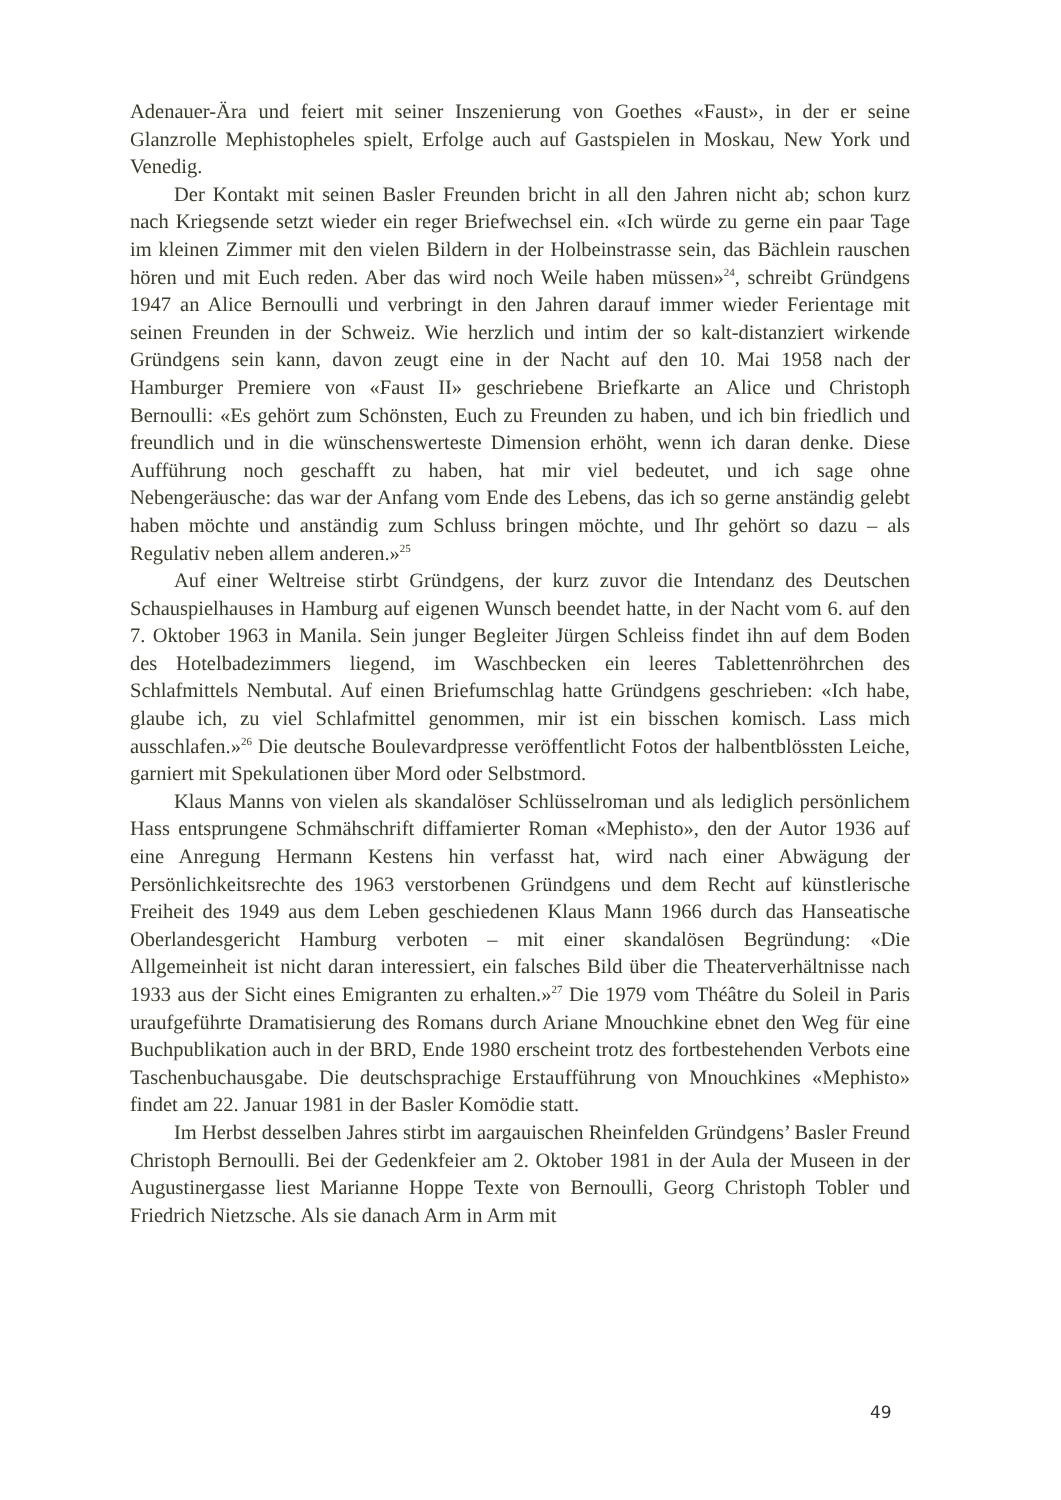Adenauer-Ära und feiert mit seiner Inszenierung von Goethes «Faust», in der er seine Glanzrolle Mephistopheles spielt, Erfolge auch auf Gastspielen in Moskau, New York und Venedig.
Der Kontakt mit seinen Basler Freunden bricht in all den Jahren nicht ab; schon kurz nach Kriegsende setzt wieder ein reger Briefwechsel ein. «Ich würde zu gerne ein paar Tage im kleinen Zimmer mit den vielen Bildern in der Holbeinstrasse sein, das Bächlein rauschen hören und mit Euch reden. Aber das wird noch Weile haben müssen»<sup>24</sup>, schreibt Gründgens 1947 an Alice Bernoulli und verbringt in den Jahren darauf immer wieder Ferientage mit seinen Freunden in der Schweiz. Wie herzlich und intim der so kalt-distanziert wirkende Gründgens sein kann, davon zeugt eine in der Nacht auf den 10. Mai 1958 nach der Hamburger Premiere von «Faust II» geschriebene Briefkarte an Alice und Christoph Bernoulli: «Es gehört zum Schönsten, Euch zu Freunden zu haben, und ich bin friedlich und freundlich und in die wünschenswerteste Dimension erhöht, wenn ich daran denke. Diese Aufführung noch geschafft zu haben, hat mir viel bedeutet, und ich sage ohne Nebengeräusche: das war der Anfang vom Ende des Lebens, das ich so gerne anständig gelebt haben möchte und anständig zum Schluss bringen möchte, und Ihr gehört so dazu – als Regulativ neben allem anderen.»<sup>25</sup>
Auf einer Weltreise stirbt Gründgens, der kurz zuvor die Intendanz des Deutschen Schauspielhauses in Hamburg auf eigenen Wunsch beendet hatte, in der Nacht vom 6. auf den 7. Oktober 1963 in Manila. Sein junger Begleiter Jürgen Schleiss findet ihn auf dem Boden des Hotelbadezimmers liegend, im Waschbecken ein leeres Tablettenröhrchen des Schlafmittels Nembutal. Auf einen Briefumschlag hatte Gründgens geschrieben: «Ich habe, glaube ich, zu viel Schlafmittel genommen, mir ist ein bisschen komisch. Lass mich ausschlafen.»<sup>26</sup> Die deutsche Boulevardpresse veröffentlicht Fotos der halbentblössten Leiche, garniert mit Spekulationen über Mord oder Selbstmord.
Klaus Manns von vielen als skandalöser Schlüsselroman und als lediglich persönlichem Hass entsprungene Schmähschrift diffamierter Roman «Mephisto», den der Autor 1936 auf eine Anregung Hermann Kestens hin verfasst hat, wird nach einer Abwägung der Persönlichkeitsrechte des 1963 verstorbenen Gründgens und dem Recht auf künstlerische Freiheit des 1949 aus dem Leben geschiedenen Klaus Mann 1966 durch das Hanseatische Oberlandesgericht Hamburg verboten – mit einer skandalösen Begründung: «Die Allgemeinheit ist nicht daran interessiert, ein falsches Bild über die Theaterverhältnisse nach 1933 aus der Sicht eines Emigranten zu erhalten.»<sup>27</sup> Die 1979 vom Théâtre du Soleil in Paris uraufgeführte Dramatisierung des Romans durch Ariane Mnouchkine ebnet den Weg für eine Buchpublikation auch in der BRD, Ende 1980 erscheint trotz des fortbestehenden Verbots eine Taschenbuchausgabe. Die deutschsprachige Erstaufführung von Mnouchkines «Mephisto» findet am 22. Januar 1981 in der Basler Komödie statt.
Im Herbst desselben Jahres stirbt im aargauischen Rheinfelden Gründgens’ Basler Freund Christoph Bernoulli. Bei der Gedenkfeier am 2. Oktober 1981 in der Aula der Museen in der Augustinergasse liest Marianne Hoppe Texte von Bernoulli, Georg Christoph Tobler und Friedrich Nietzsche. Als sie danach Arm in Arm mit
49